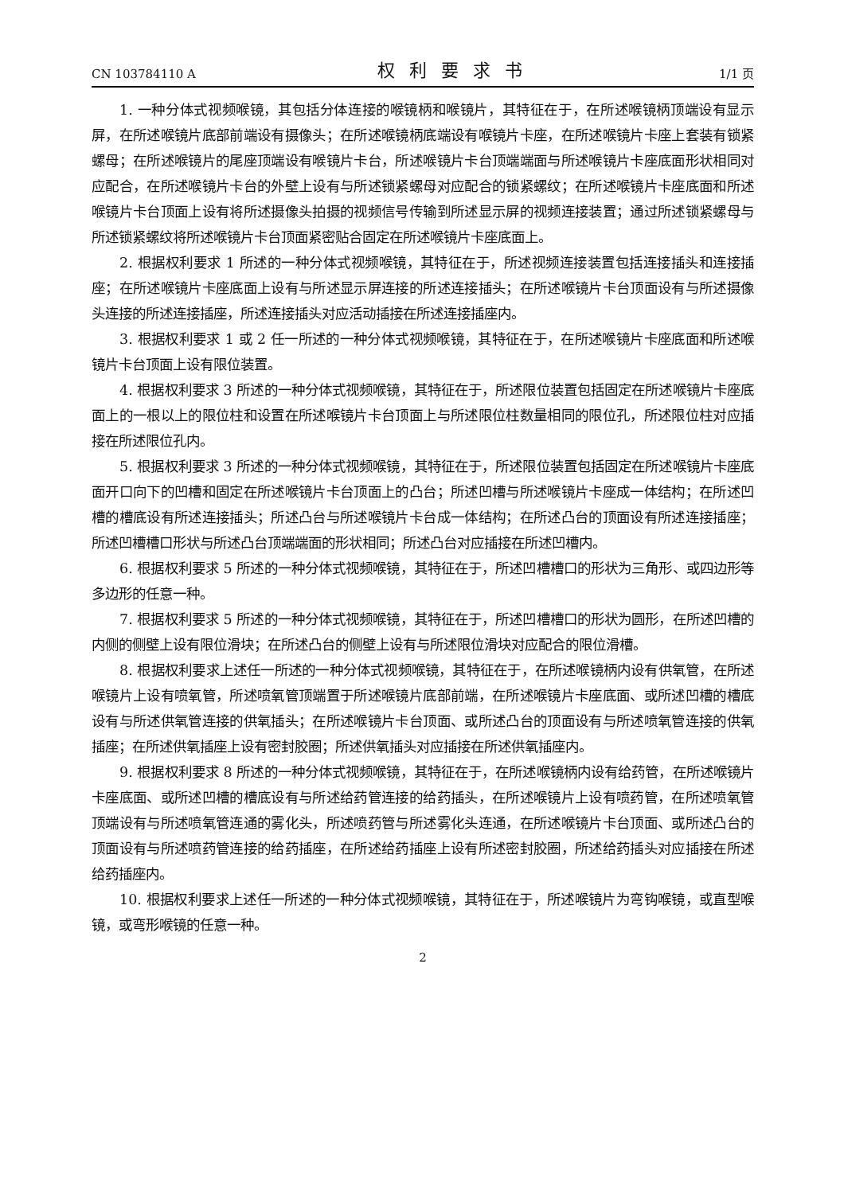CN 103784110 A 权利要求书 1/1 页
1. 一种分体式视频喉镜，其包括分体连接的喉镜柄和喉镜片，其特征在于，在所述喉镜柄顶端设有显示屏，在所述喉镜片底部前端设有摄像头；在所述喉镜柄底端设有喉镜片卡座，在所述喉镜片卡座上套装有锁紧螺母；在所述喉镜片的尾座顶端设有喉镜片卡台，所述喉镜片卡台顶端端面与所述喉镜片卡座底面形状相同对应配合，在所述喉镜片卡台的外壁上设有与所述锁紧螺母对应配合的锁紧螺纹；在所述喉镜片卡座底面和所述喉镜片卡台顶面上设有将所述摄像头拍摄的视频信号传输到所述显示屏的视频连接装置；通过所述锁紧螺母与所述锁紧螺纹将所述喉镜片卡台顶面紧密贴合固定在所述喉镜片卡座底面上。
2. 根据权利要求 1 所述的一种分体式视频喉镜，其特征在于，所述视频连接装置包括连接插头和连接插座；在所述喉镜片卡座底面上设有与所述显示屏连接的所述连接插头；在所述喉镜片卡台顶面设有与所述摄像头连接的所述连接插座，所述连接插头对应活动插接在所述连接插座内。
3. 根据权利要求 1 或 2 任一所述的一种分体式视频喉镜，其特征在于，在所述喉镜片卡座底面和所述喉镜片卡台顶面上设有限位装置。
4. 根据权利要求 3 所述的一种分体式视频喉镜，其特征在于，所述限位装置包括固定在所述喉镜片卡座底面上的一根以上的限位柱和设置在所述喉镜片卡台顶面上与所述限位柱数量相同的限位孔，所述限位柱对应插接在所述限位孔内。
5. 根据权利要求 3 所述的一种分体式视频喉镜，其特征在于，所述限位装置包括固定在所述喉镜片卡座底面开口向下的凹槽和固定在所述喉镜片卡台顶面上的凸台；所述凹槽与所述喉镜片卡座成一体结构；在所述凹槽的槽底设有所述连接插头；所述凸台与所述喉镜片卡台成一体结构；在所述凸台的顶面设有所述连接插座；所述凹槽槽口形状与所述凸台顶端端面的形状相同；所述凸台对应插接在所述凹槽内。
6. 根据权利要求 5 所述的一种分体式视频喉镜，其特征在于，所述凹槽槽口的形状为三角形、或四边形等多边形的任意一种。
7. 根据权利要求 5 所述的一种分体式视频喉镜，其特征在于，所述凹槽槽口的形状为圆形，在所述凹槽的内侧的侧壁上设有限位滑块；在所述凸台的侧壁上设有与所述限位滑块对应配合的限位滑槽。
8. 根据权利要求上述任一所述的一种分体式视频喉镜，其特征在于，在所述喉镜柄内设有供氧管，在所述喉镜片上设有喷氧管，所述喷氧管顶端置于所述喉镜片底部前端，在所述喉镜片卡座底面、或所述凹槽的槽底设有与所述供氧管连接的供氧插头；在所述喉镜片卡台顶面、或所述凸台的顶面设有与所述喷氧管连接的供氧插座；在所述供氧插座上设有密封胶圈；所述供氧插头对应插接在所述供氧插座内。
9. 根据权利要求 8 所述的一种分体式视频喉镜，其特征在于，在所述喉镜柄内设有给药管，在所述喉镜片卡座底面、或所述凹槽的槽底设有与所述给药管连接的给药插头，在所述喉镜片上设有喷药管，在所述喷氧管顶端设有与所述喷氧管连通的雾化头，所述喷药管与所述雾化头连通，在所述喉镜片卡台顶面、或所述凸台的顶面设有与所述喷药管连接的给药插座，在所述给药插座上设有所述密封胶圈，所述给药插头对应插接在所述给药插座内。
10. 根据权利要求上述任一所述的一种分体式视频喉镜，其特征在于，所述喉镜片为弯钩喉镜，或直型喉镜，或弯形喉镜的任意一种。
2